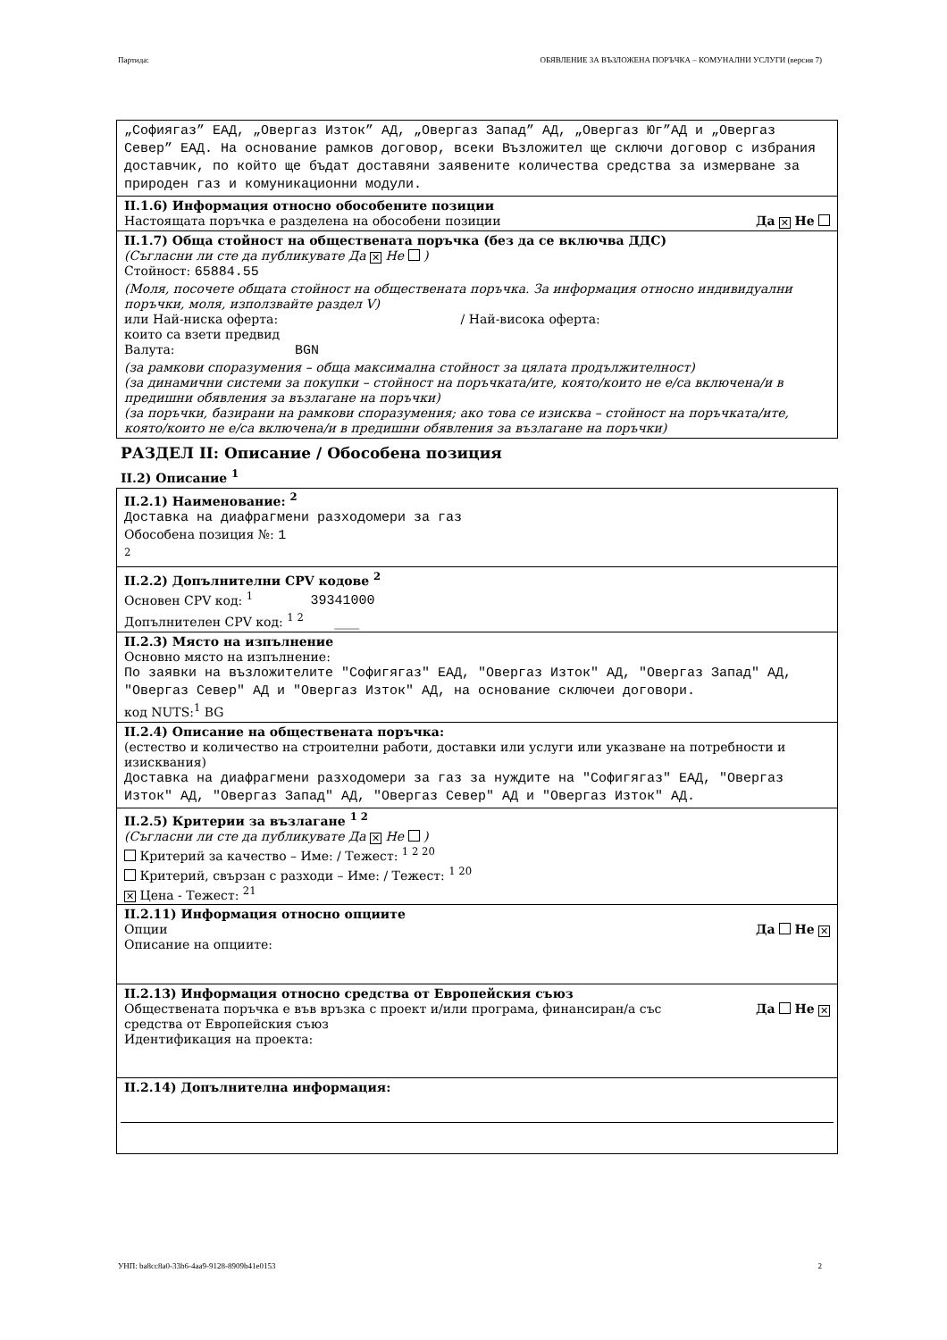Партида: ОБЯВЛЕНИЕ ЗА ВЪЗЛОЖЕНА ПОРЪЧКА – КОМУНАЛНИ УСЛУГИ (версия 7)
„Софиягаз” ЕАД, „Овергаз Изток” АД, „Овергаз Запад” АД, „Овергаз Юг”АД и „Овергаз Север” ЕАД. На основание рамков договор, всеки Възложител ще сключи договор с избрания доставчик, по който ще бъдат доставяни заявените количества средства за измерване за природен газ и комуникационни модули.
II.1.6) Информация относно обособените позиции
Настоящата поръчка е разделена на обособени позиции Да ✕ Не
II.1.7) Обща стойност на обществената поръчка (без да се включва ДДС)
(Съгласни ли сте да публикувате Да ✕ Не )
Стойност: 65884.55
(Моля, посочете общата стойност на обществената поръчка. За информация относно индивидуални поръчки, моля, използвайте раздел V)
или Най-ниска оферта: / Най-висока оферта:
които са взети предвид
Валута: BGN
(за рамкови споразумения – обща максимална стойност за цялата продължителност)
(за динамични системи за покупки – стойност на поръчката/ите, която/които не е/са включена/и в предишни обявления за възлагане на поръчки)
(за поръчки, базирани на рамкови споразумения; ако това се изисква – стойност на поръчката/ите, която/които не е/са включена/и в предишни обявления за възлагане на поръчки)
РАЗДЕЛ II: Описание / Обособена позиция
II.2) Описание <sup>1</sup>
II.2.1) Наименование: <sup>2</sup>
Доставка на диафрагмени разходомери за газ
Обособена позиция №: 1
<sup>2</sup>
II.2.2) Допълнителни CPV кодове <sup>2</sup>
Основен CPV код: <sup>1</sup> 39341000
Допълнителен CPV код: <sup>1 2</sup> ____
II.2.3) Място на изпълнение
Основно място на изпълнение:
По заявки на възложителите "Софигягаз" ЕАД, "Овергаз Изток" АД, "Овергаз Запад" АД, "Овергаз Север" АД и "Овергаз Изток" АД, на основание сключеи договори.
код NUTS:<sup>1</sup> BG
II.2.4) Описание на обществената поръчка:
(естество и количество на строителни работи, доставки или услуги или указване на потребности и изисквания)
Доставка на диафрагмени разходомери за газ за нуждите на "Софигягаз" ЕАД, "Овергаз Изток" АД, "Овергаз Запад" АД, "Овергаз Север" АД и "Овергаз Изток" АД.
II.2.5) Критерии за възлагане <sup>1 2</sup>
(Съгласни ли сте да публикувате Да ✕ Не )
Критерий за качество – Име: / Тежест: <sup>1 2 20</sup>
Критерий, свързан с разходи – Име: / Тежест: <sup>1 20</sup>
✕ Цена - Тежест: <sup>21</sup>
II.2.11) Информация относно опциите
Опции Да Не ✕
Описание на опциите:
II.2.13) Информация относно средства от Европейския съюз
Обществената поръчка е във връзка с проект и/или програма, финансиран/а със
средства от Европейския съюз Да Не ✕
Идентификация на проекта:
II.2.14) Допълнителна информация:
УНП: ba8cc8a0-33b6-4aa9-9128-8909b41e0153 2